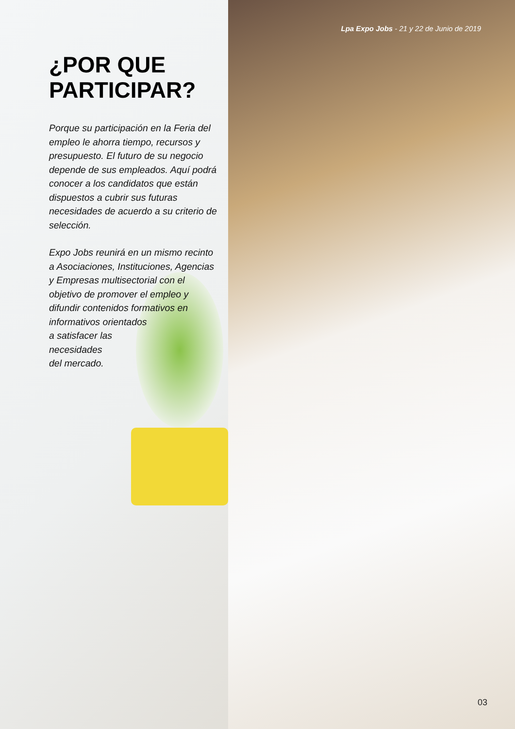Lpa Expo Jobs - 21 y 22 de Junio de 2019
¿POR QUE PARTICIPAR?
Porque su participación en la Feria del empleo le ahorra tiempo, recursos y presupuesto. El futuro de su negocio depende de sus empleados. Aquí podrá conocer a los candidatos que están dispuestos a cubrir sus futuras necesidades de acuerdo a su criterio de selección.
Expo Jobs reunirá en un mismo recinto a Asociaciones, Instituciones, Agencias y Empresas multisectorial con el objetivo de promover el empleo y difundir contenidos formativos en
informativos orientados
a satisfacer las
necesidades
del mercado.
03